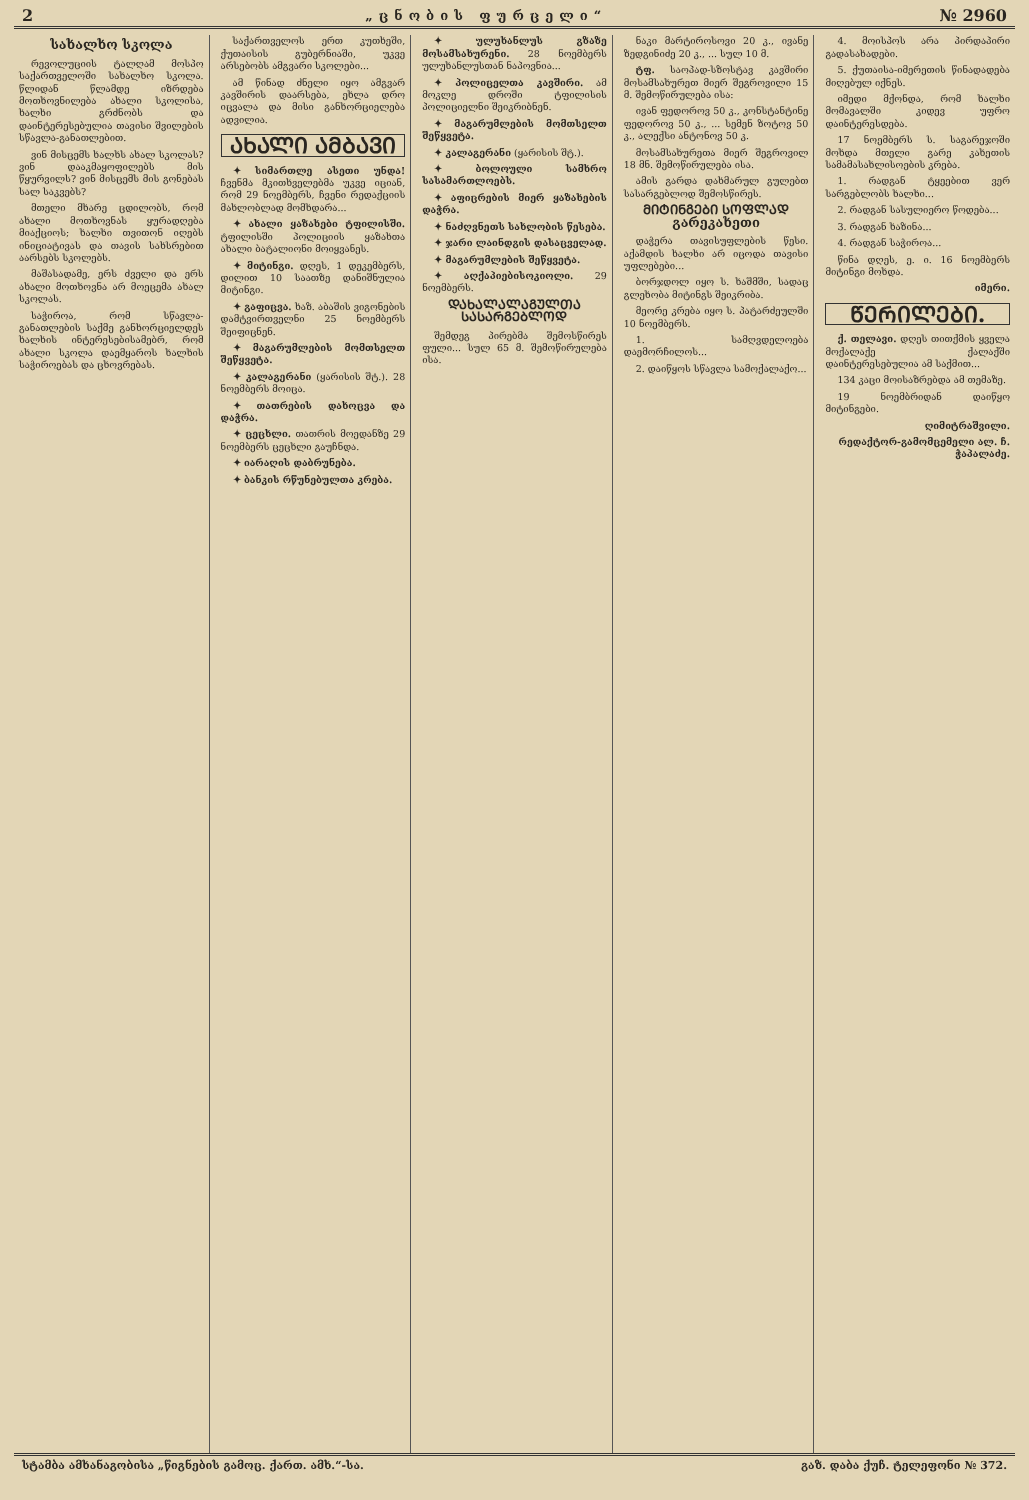2 „ცნობის ფურცელი“№ 2960
სახალხო სკოლა
რევოლუციის ტალღამ მოსპო საქართველოში სახალხო სკოლა. წლიდან წლამდე იზრდება მოთხოვნილება ახალი სკოლისა, ხალხი გრძნობს და დაინტერესებულია თავისი შვილების სწავლა-განათლებით.
ვინ მისცემს ხალხს ახალ სკოლას? ვინ დააკმაყოფილებს მის წყურვილს? ვინ მისცემს მის გონებას სალ საკვებს?
მთელი მხარე ცდილობს, რომ ახალი მოთხოვნას ყურადღება მიაქციოს; ხალხი თვითონ იღებს ინიციატივას და თავის სახსრებით აარსებს სკოლებს.
მაშასადამე, ერს ძველი და ერს ახალი მოთხოვნა არ მოეცემა ახალ სკოლას.
საჭიროა, რომ სწავლა-განათლების საქმე განხორციელდეს ხალხის ინტერესებისამებრ, რომ ახალი სკოლა დაემყაროს ხალხის საჭიროებას და ცხოვრებას.
საქართველოს ერთ კუთხეში, ქუთაისის გუბერნიაში, უკვე არსებობს ამგვარი სკოლები...
ამ წინად ძნელი იყო ამგვარ კავშირის დაარსება, ეხლა დრო იცვალა და მისი განხორციელება ადვილია.
ᲐᲮᲐᲚᲘ ᲐᲛᲑᲐᲕᲘ
✦ სიმართლე ასეთი უნდა! ჩვენმა მკითხველებმა უკვე იციან, რომ 29 ნოემბერს, ჩვენი რედაქციის მახლობლად მომხდარა...
✦ ახალი ყაზახები ტფილისში. ტფილისში პოლიციის ყაზახთა ახალი ბატალიონი მოიყვანეს.
✦ მიტინგი. დღეს, 1 დეკემბერს, დილით 10 საათზე დანიშნულია მიტინგი.
✦ გაფიცვა. ხაზ. აბაშის ვიგონების დამტვირთველნი 25 ნოემბერს შეიფიცნენ.
✦ მაგარუმლების მომთსელთ შეწყვეტა.
✦ კალაგერანი (ყარისის შტ.). 28 ნოემბერს მოიცა.
✦ თათრების დახოცვა და დაჭრა.
✦ ცეცხლი. თათრის მოედანზე 29 ნოემბერს ცეცხლი გაუჩნდა.
✦ იარაღის დაბრუნება.
✦ ბანკის რწუნებულთა კრება.
✦ ულუხანლუს გზაზე მოსამსახურენი. 28 ნოემბერს ულუხანლუსთან ნაპოვნია...
✦ პოლიცელთა კავშირი. ამ მოკლე დროში ტფილისის პოლიციელნი შეიკრიბნენ.
✦ მაგარუმლების მომთსელთ შეწყვეტა.
✦ კალაგერანი (ყარისის შტ.).
✦ ბოლოული სამხრო სასამართლოებს.
✦ აფიცრების მიერ ყაზახების დაჭრა.
✦ ნაძღვნეთს სახლობის წესება.
✦ ჯარი ლაინდგის დასაცველად.
✦ მაგარუმლების შეწყვეტა.
✦ აღქაპიებისოკიოლი. 29 ნოემბერს.
ᲓᲐᲮᲐᲚᲐᲚᲐᲒᲣᲚᲗᲐ ᲡᲐᲡᲐᲠᲒᲔᲑᲚᲝᲓ
შემდეგ პირებმა შემოსწირეს ფული... სულ 65 მ. შემოწირულება ისა.
ნაკი მარტიროსოვი 20 კ., ივანე ზედგინიძე 20 კ., ... სულ 10 მ.
ტფ. საოპად-სზოსტავ კავშირი მოსამსახურეთ მიერ შეგროვილი 15 მ. შემოწირულება ისა:
ივან ფედოროვ 50 კ., კონსტანტინე ფედოროვ 50 კ., ... სემენ ზოტოვ 50 კ., ალექსი ანტონოვ 50 კ.
მოსამსახურეთა მიერ შეგროვილ 18 მნ. შემოწირულება ისა.
ამის გარდა დახმარულ გულებთ სასარგებლოდ შემოსწირეს.
ᲛᲘᲢᲘᲜᲒᲔᲑᲘ ᲡᲝᲤᲚᲐᲓ
გარეკახეთი
დაჭერა თავისუფლების წესი. აქამდის ხალხი არ იცოდა თავისი უფლებები...
ბორჯდოლ იყო ს. ხაშმში, სადაც გლეხობა მიტინგს შეიკრიბა.
მეორე კრება იყო ს. პატარძეულში 10 ნოემბერს.
1. სამღვდელოება დაემორჩილოს...
2. დაიწყოს სწავლა სამოქალაქო...
4. მოისპოს არა პირდაპირი გადასახადები.
5. ქუთაისა-იმერეთის წინადადება მიღებულ იქნეს.
იმედი მქონდა, რომ ხალხი მომავალში კიდევ უფრო დაინტერესდება.
17 ნოემბერს ს. საგარეჯოში მოხდა მთელი გარე კახეთის სამამასახლისოების კრება.
1. რადგან ტყეებით ვერ სარგებლობს ხალხი...
2. რადგან სასულიერო წოდება...
3. რადგან ხაზინა...
4. რადგან საჭიროა...
წინა დღეს, ე. ი. 16 ნოემბერს მიტინგი მოხდა.
იმერი.
ᲬᲔᲠᲘᲚᲔᲑᲘ.
ქ. თელავი. დღეს თითქმის ყველა მოქალაქე ქალაქში დაინტერესებულია ამ საქმით...
134 კაცი მოისაზრებდა ამ თემაზე.
19 ნოემბრიდან დაიწყო მიტინგები.
ღიმიტრაშვილი.
რედაქტორ-გამომცემელი ალ. ჩ. ჭაპალაძე.
სტამბა ამხანაგობისა „წიგნების გამოც. ქართ. ამხ.“-სა. გაზ. დაბა ქუჩ. ტელეფონი № 372.